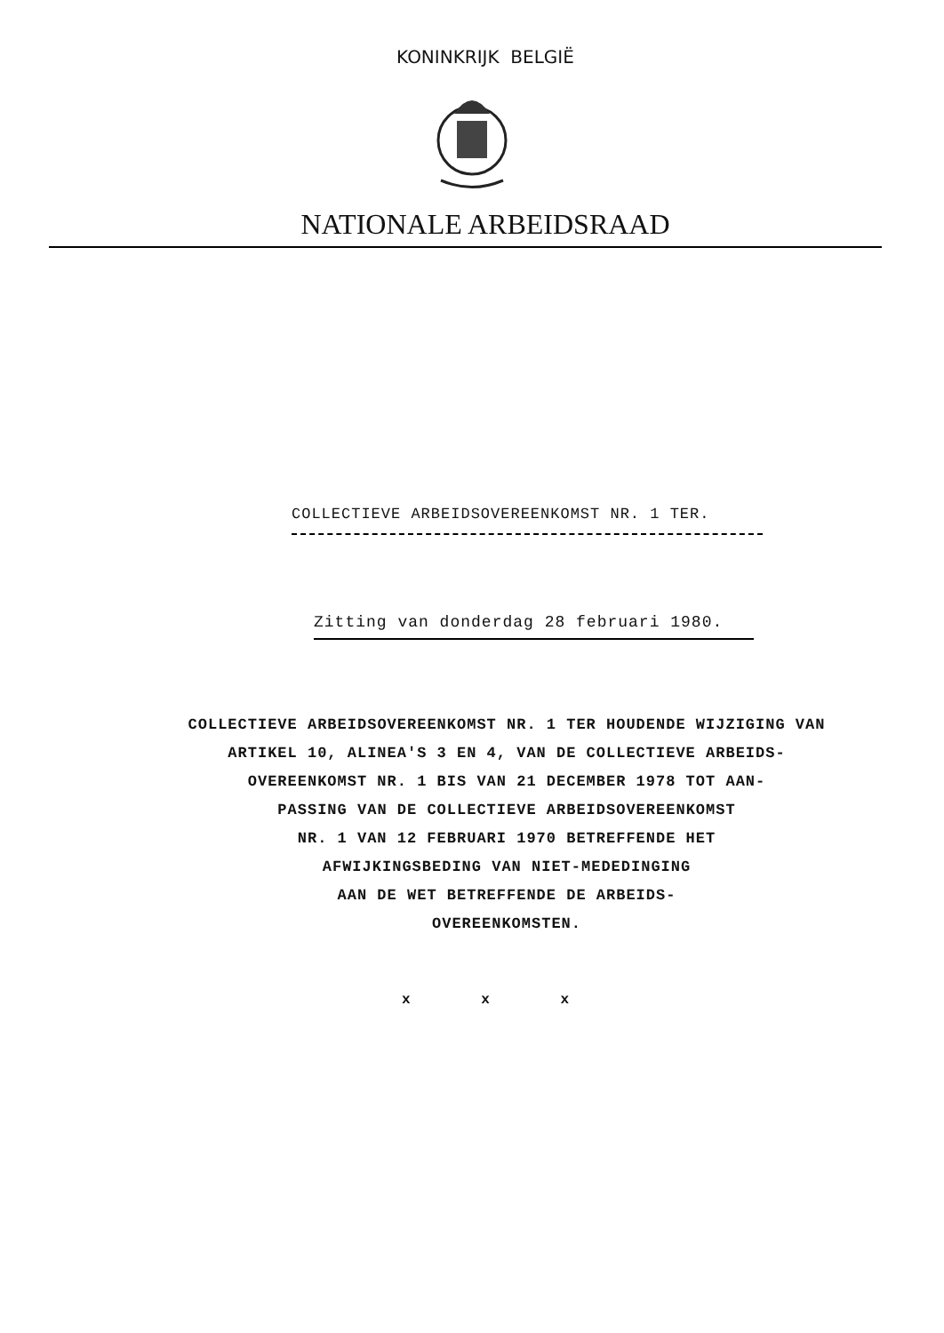KONINKRIJK BELGIË
NATIONALE ARBEIDSRAAD
COLLECTIEVE ARBEIDSOVEREENKOMST NR. 1 TER.
Zitting van donderdag 28 februari 1980.
COLLECTIEVE ARBEIDSOVEREENKOMST NR. 1 TER HOUDENDE WIJZIGING VAN
ARTIKEL 10, ALINEA'S 3 EN 4, VAN DE COLLECTIEVE ARBEIDS-
OVEREENKOMST NR. 1 BIS VAN 21 DECEMBER 1978 TOT AAN-
PASSING VAN DE COLLECTIEVE ARBEIDSOVEREENKOMST
NR. 1 VAN 12 FEBRUARI 1970 BETREFFENDE HET
AFWIJKINGSBEDING VAN NIET-MEDEDINGING
AAN DE WET BETREFFENDE DE ARBEIDS-
OVEREENKOMSTEN.
x x x